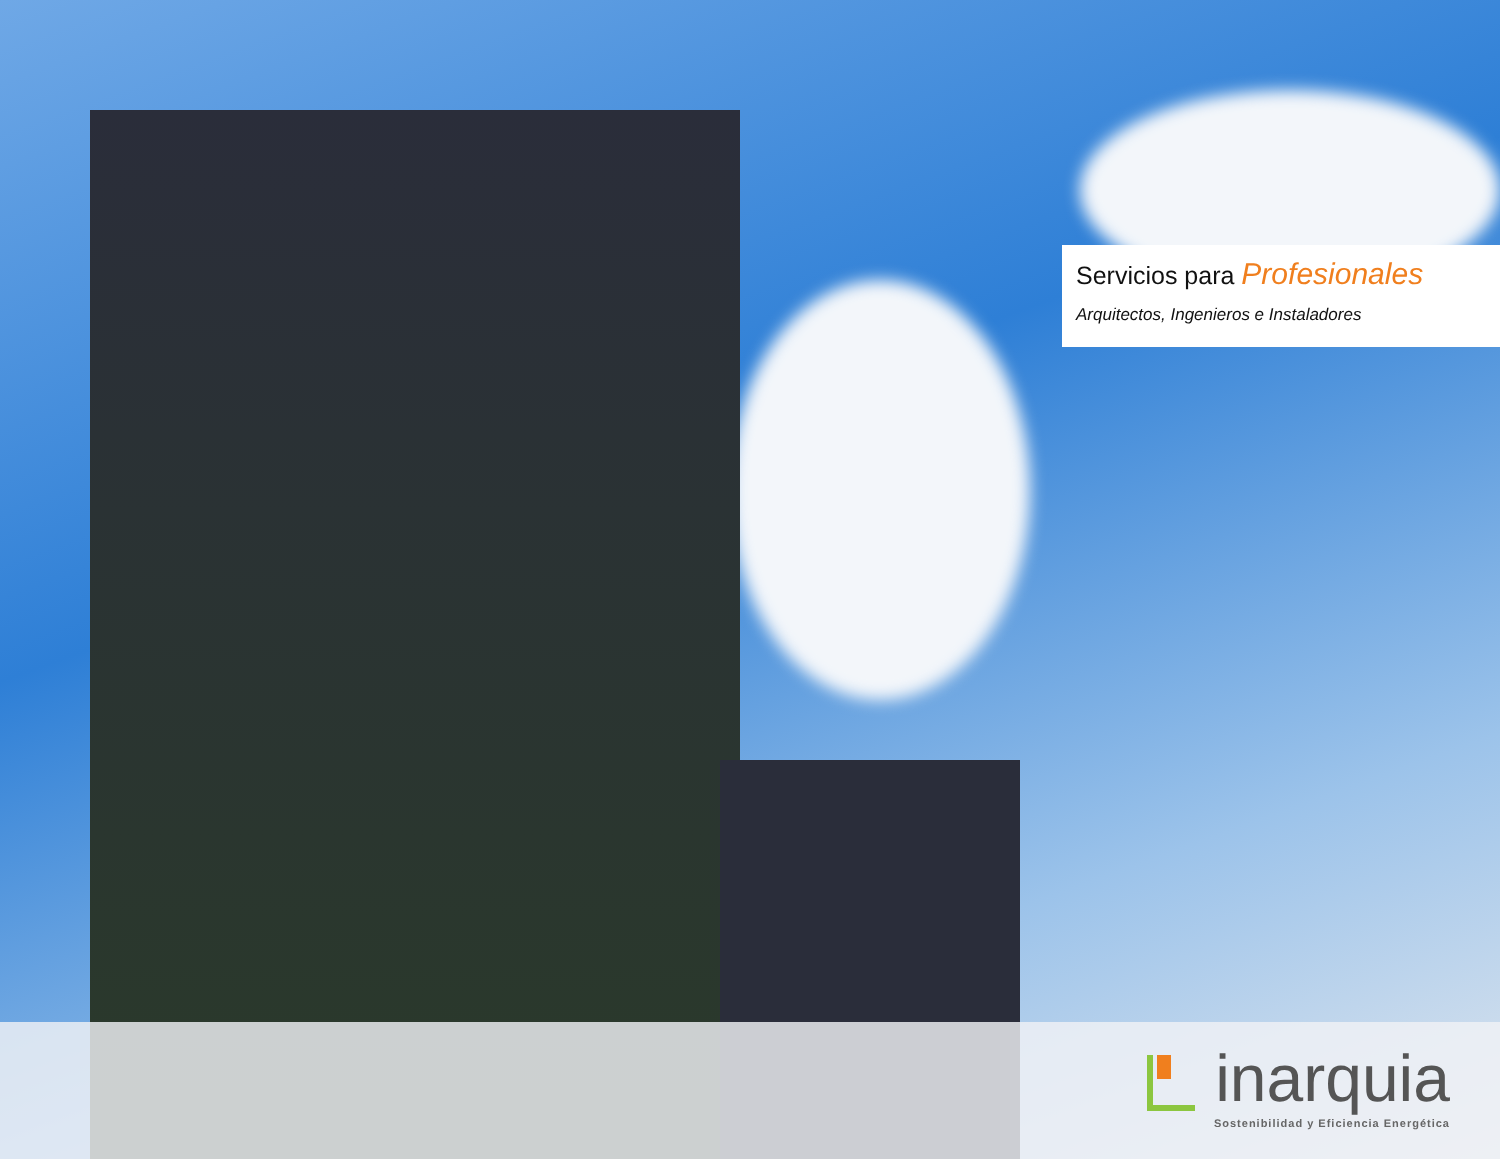Servicios para Profesionales
Arquitectos, Ingenieros e Instaladores
inarquia
Sostenibilidad y Eficiencia Energética